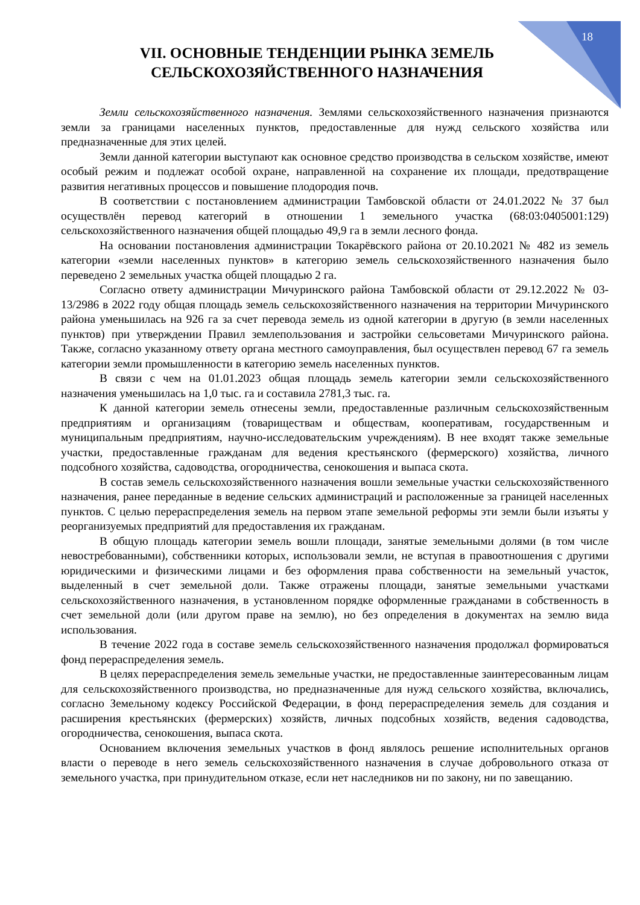18
VII. ОСНОВНЫЕ ТЕНДЕНЦИИ РЫНКА ЗЕМЕЛЬ
СЕЛЬСКОХОЗЯЙСТВЕННОГО НАЗНАЧЕНИЯ
Земли сельскохозяйственного назначения. Землями сельскохозяйственного назначения признаются земли за границами населенных пунктов, предоставленные для нужд сельского хозяйства или предназначенные для этих целей.
Земли данной категории выступают как основное средство производства в сельском хозяйстве, имеют особый режим и подлежат особой охране, направленной на сохранение их площади, предотвращение развития негативных процессов и повышение плодородия почв.
В соответствии с постановлением администрации Тамбовской области от 24.01.2022 № 37 был осуществлён перевод категорий в отношении 1 земельного участка (68:03:0405001:129) сельскохозяйственного назначения общей площадью 49,9 га в земли лесного фонда.
На основании постановления администрации Токарёвского района от 20.10.2021 № 482 из земель категории «земли населенных пунктов» в категорию земель сельскохозяйственного назначения было переведено 2 земельных участка общей площадью 2 га.
Согласно ответу администрации Мичуринского района Тамбовской области от 29.12.2022 № 03-13/2986 в 2022 году общая площадь земель сельскохозяйственного назначения на территории Мичуринского района уменьшилась на 926 га за счет перевода земель из одной категории в другую (в земли населенных пунктов) при утверждении Правил землепользования и застройки сельсоветами Мичуринского района. Также, согласно указанному ответу органа местного самоуправления, был осуществлен перевод 67 га земель категории земли промышленности в категорию земель населенных пунктов.
В связи с чем на 01.01.2023 общая площадь земель категории земли сельскохозяйственного назначения уменьшилась на 1,0 тыс. га и составила 2781,3 тыс. га.
К данной категории земель отнесены земли, предоставленные различным сельскохозяйственным предприятиям и организациям (товариществам и обществам, кооперативам, государственным и муниципальным предприятиям, научно-исследовательским учреждениям). В нее входят также земельные участки, предоставленные гражданам для ведения крестьянского (фермерского) хозяйства, личного подсобного хозяйства, садоводства, огородничества, сенокошения и выпаса скота.
В состав земель сельскохозяйственного назначения вошли земельные участки сельскохозяйственного назначения, ранее переданные в ведение сельских администраций и расположенные за границей населенных пунктов. С целью перераспределения земель на первом этапе земельной реформы эти земли были изъяты у реорганизуемых предприятий для предоставления их гражданам.
В общую площадь категории земель вошли площади, занятые земельными долями (в том числе невостребованными), собственники которых, использовали земли, не вступая в правоотношения с другими юридическими и физическими лицами и без оформления права собственности на земельный участок, выделенный в счет земельной доли. Также отражены площади, занятые земельными участками сельскохозяйственного назначения, в установленном порядке оформленные гражданами в собственность в счет земельной доли (или другом праве на землю), но без определения в документах на землю вида использования.
В течение 2022 года в составе земель сельскохозяйственного назначения продолжал формироваться фонд перераспределения земель.
В целях перераспределения земель земельные участки, не предоставленные заинтересованным лицам для сельскохозяйственного производства, но предназначенные для нужд сельского хозяйства, включались, согласно Земельному кодексу Российской Федерации, в фонд перераспределения земель для создания и расширения крестьянских (фермерских) хозяйств, личных подсобных хозяйств, ведения садоводства, огородничества, сенокошения, выпаса скота.
Основанием включения земельных участков в фонд являлось решение исполнительных органов власти о переводе в него земель сельскохозяйственного назначения в случае добровольного отказа от земельного участка, при принудительном отказе, если нет наследников ни по закону, ни по завещанию.